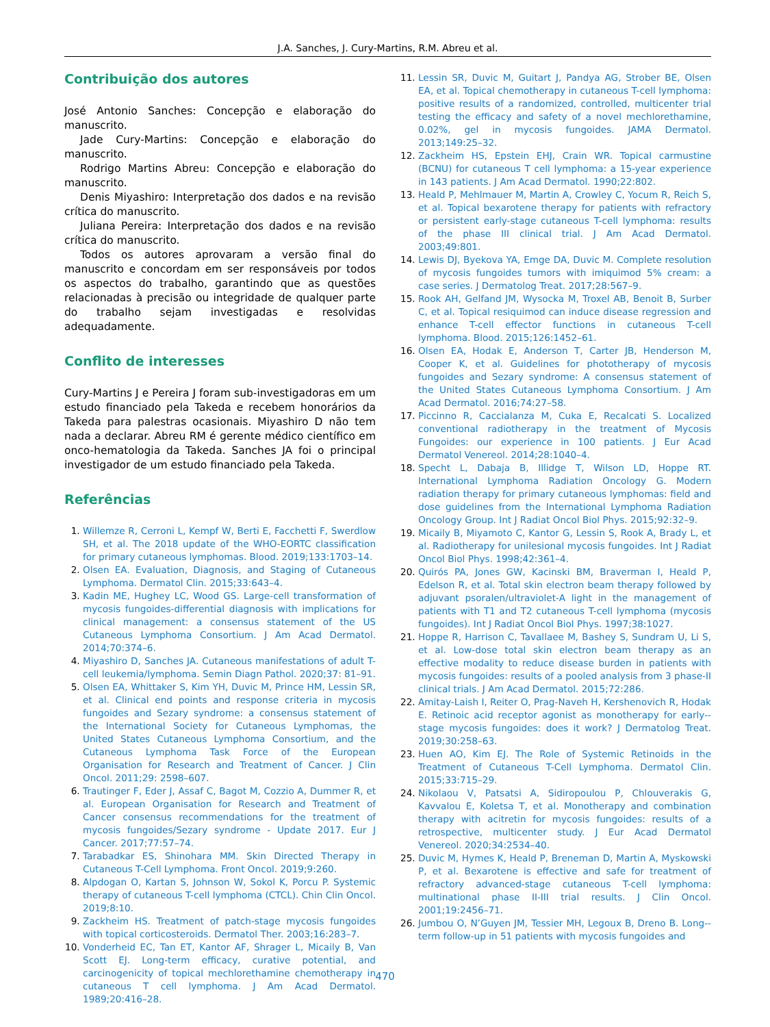J.A. Sanches, J. Cury-Martins, R.M. Abreu et al.
Contribuição dos autores
José Antonio Sanches: Concepção e elaboração do manuscrito.
Jade Cury-Martins: Concepção e elaboração do manuscrito.
Rodrigo Martins Abreu: Concepção e elaboração do manuscrito.
Denis Miyashiro: Interpretação dos dados e na revisão crítica do manuscrito.
Juliana Pereira: Interpretação dos dados e na revisão crítica do manuscrito.
Todos os autores aprovaram a versão final do manuscrito e concordam em ser responsáveis por todos os aspectos do trabalho, garantindo que as questões relacionadas à precisão ou integridade de qualquer parte do trabalho sejam investigadas e resolvidas adequadamente.
Conflito de interesses
Cury-Martins J e Pereira J foram sub-investigadoras em um estudo financiado pela Takeda e recebem honorários da Takeda para palestras ocasionais. Miyashiro D não tem nada a declarar. Abreu RM é gerente médico científico em onco-hematologia da Takeda. Sanches JA foi o principal investigador de um estudo financiado pela Takeda.
Referências
1. Willemze R, Cerroni L, Kempf W, Berti E, Facchetti F, Swerdlow SH, et al. The 2018 update of the WHO-EORTC classification for primary cutaneous lymphomas. Blood. 2019;133:1703–14.
2. Olsen EA. Evaluation, Diagnosis, and Staging of Cutaneous Lymphoma. Dermatol Clin. 2015;33:643–4.
3. Kadin ME, Hughey LC, Wood GS. Large-cell transformation of mycosis fungoides-differential diagnosis with implications for clinical management: a consensus statement of the US Cutaneous Lymphoma Consortium. J Am Acad Dermatol. 2014;70:374–6.
4. Miyashiro D, Sanches JA. Cutaneous manifestations of adult T-cell leukemia/lymphoma. Semin Diagn Pathol. 2020;37: 81–91.
5. Olsen EA, Whittaker S, Kim YH, Duvic M, Prince HM, Lessin SR, et al. Clinical end points and response criteria in mycosis fungoides and Sezary syndrome: a consensus statement of the International Society for Cutaneous Lymphomas, the United States Cutaneous Lymphoma Consortium, and the Cutaneous Lymphoma Task Force of the European Organisation for Research and Treatment of Cancer. J Clin Oncol. 2011;29: 2598–607.
6. Trautinger F, Eder J, Assaf C, Bagot M, Cozzio A, Dummer R, et al. European Organisation for Research and Treatment of Cancer consensus recommendations for the treatment of mycosis fungoides/Sezary syndrome - Update 2017. Eur J Cancer. 2017;77:57–74.
7. Tarabadkar ES, Shinohara MM. Skin Directed Therapy in Cutaneous T-Cell Lymphoma. Front Oncol. 2019;9:260.
8. Alpdogan O, Kartan S, Johnson W, Sokol K, Porcu P. Systemic therapy of cutaneous T-cell lymphoma (CTCL). Chin Clin Oncol. 2019;8:10.
9. Zackheim HS. Treatment of patch-stage mycosis fungoides with topical corticosteroids. Dermatol Ther. 2003;16:283–7.
10. Vonderheid EC, Tan ET, Kantor AF, Shrager L, Micaily B, Van Scott EJ. Long-term efficacy, curative potential, and carcinogenicity of topical mechlorethamine chemotherapy in cutaneous T cell lymphoma. J Am Acad Dermatol. 1989;20:416–28.
11. Lessin SR, Duvic M, Guitart J, Pandya AG, Strober BE, Olsen EA, et al. Topical chemotherapy in cutaneous T-cell lymphoma: positive results of a randomized, controlled, multicenter trial testing the efficacy and safety of a novel mechlorethamine, 0.02%, gel in mycosis fungoides. JAMA Dermatol. 2013;149:25–32.
12. Zackheim HS, Epstein EHJ, Crain WR. Topical carmustine (BCNU) for cutaneous T cell lymphoma: a 15-year experience in 143 patients. J Am Acad Dermatol. 1990;22:802.
13. Heald P, Mehlmauer M, Martin A, Crowley C, Yocum R, Reich S, et al. Topical bexarotene therapy for patients with refractory or persistent early-stage cutaneous T-cell lymphoma: results of the phase III clinical trial. J Am Acad Dermatol. 2003;49:801.
14. Lewis DJ, Byekova YA, Emge DA, Duvic M. Complete resolution of mycosis fungoides tumors with imiquimod 5% cream: a case series. J Dermatolog Treat. 2017;28:567–9.
15. Rook AH, Gelfand JM, Wysocka M, Troxel AB, Benoit B, Surber C, et al. Topical resiquimod can induce disease regression and enhance T-cell effector functions in cutaneous T-cell lymphoma. Blood. 2015;126:1452–61.
16. Olsen EA, Hodak E, Anderson T, Carter JB, Henderson M, Cooper K, et al. Guidelines for phototherapy of mycosis fungoides and Sezary syndrome: A consensus statement of the United States Cutaneous Lymphoma Consortium. J Am Acad Dermatol. 2016;74:27–58.
17. Piccinno R, Caccialanza M, Cuka E, Recalcati S. Localized conventional radiotherapy in the treatment of Mycosis Fungoides: our experience in 100 patients. J Eur Acad Dermatol Venereol. 2014;28:1040–4.
18. Specht L, Dabaja B, Illidge T, Wilson LD, Hoppe RT. International Lymphoma Radiation Oncology G. Modern radiation therapy for primary cutaneous lymphomas: field and dose guidelines from the International Lymphoma Radiation Oncology Group. Int J Radiat Oncol Biol Phys. 2015;92:32–9.
19. Micaily B, Miyamoto C, Kantor G, Lessin S, Rook A, Brady L, et al. Radiotherapy for unilesional mycosis fungoides. Int J Radiat Oncol Biol Phys. 1998;42:361–4.
20. Quirós PA, Jones GW, Kacinski BM, Braverman I, Heald P, Edelson R, et al. Total skin electron beam therapy followed by adjuvant psoralen/ultraviolet-A light in the management of patients with T1 and T2 cutaneous T-cell lymphoma (mycosis fungoides). Int J Radiat Oncol Biol Phys. 1997;38:1027.
21. Hoppe R, Harrison C, Tavallaee M, Bashey S, Sundram U, Li S, et al. Low-dose total skin electron beam therapy as an effective modality to reduce disease burden in patients with mycosis fungoides: results of a pooled analysis from 3 phase-II clinical trials. J Am Acad Dermatol. 2015;72:286.
22. Amitay-Laish I, Reiter O, Prag-Naveh H, Kershenovich R, Hodak E. Retinoic acid receptor agonist as monotherapy for early--stage mycosis fungoides: does it work? J Dermatolog Treat. 2019;30:258–63.
23. Huen AO, Kim EJ. The Role of Systemic Retinoids in the Treatment of Cutaneous T-Cell Lymphoma. Dermatol Clin. 2015;33:715–29.
24. Nikolaou V, Patsatsi A, Sidiropoulou P, Chlouverakis G, Kavvalou E, Koletsa T, et al. Monotherapy and combination therapy with acitretin for mycosis fungoides: results of a retrospective, multicenter study. J Eur Acad Dermatol Venereol. 2020;34:2534–40.
25. Duvic M, Hymes K, Heald P, Breneman D, Martin A, Myskowski P, et al. Bexarotene is effective and safe for treatment of refractory advanced-stage cutaneous T-cell lymphoma: multinational phase II-III trial results. J Clin Oncol. 2001;19:2456–71.
26. Jumbou O, N’Guyen JM, Tessier MH, Legoux B, Dreno B. Long--term follow-up in 51 patients with mycosis fungoides and
470